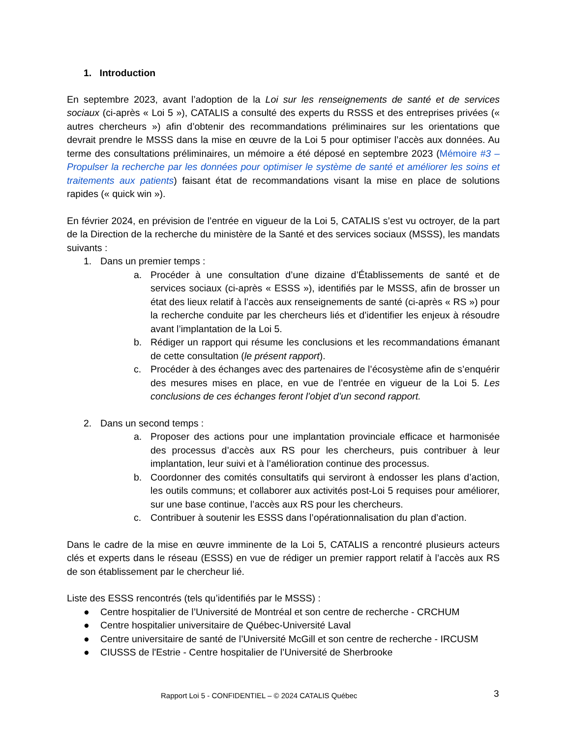1. Introduction
En septembre 2023, avant l’adoption de la Loi sur les renseignements de santé et de services sociaux (ci-après « Loi 5 »), CATALIS a consulté des experts du RSSS et des entreprises privées (« autres chercheurs ») afin d’obtenir des recommandations préliminaires sur les orientations que devrait prendre le MSSS dans la mise en œuvre de la Loi 5 pour optimiser l’accès aux données. Au terme des consultations préliminaires, un mémoire a été déposé en septembre 2023 (Mémoire #3 – Propulser la recherche par les données pour optimiser le système de santé et améliorer les soins et traitements aux patients) faisant état de recommandations visant la mise en place de solutions rapides (« quick win »).
En février 2024, en prévision de l’entrée en vigueur de la Loi 5, CATALIS s’est vu octroyer, de la part de la Direction de la recherche du ministère de la Santé et des services sociaux (MSSS), les mandats suivants :
1. Dans un premier temps :
a. Procéder à une consultation d’une dizaine d’Établissements de santé et de services sociaux (ci-après « ESSS »), identifiés par le MSSS, afin de brosser un état des lieux relatif à l’accès aux renseignements de santé (ci-après « RS ») pour la recherche conduite par les chercheurs liés et d’identifier les enjeux à résoudre avant l’implantation de la Loi 5.
b. Rédiger un rapport qui résume les conclusions et les recommandations émanant de cette consultation (le présent rapport).
c. Procéder à des échanges avec des partenaires de l’écosystème afin de s’enquérir des mesures mises en place, en vue de l’entrée en vigueur de la Loi 5. Les conclusions de ces échanges feront l’objet d’un second rapport.
2. Dans un second temps :
a. Proposer des actions pour une implantation provinciale efficace et harmonisée des processus d’accès aux RS pour les chercheurs, puis contribuer à leur implantation, leur suivi et à l’amélioration continue des processus.
b. Coordonner des comités consultatifs qui serviront à endosser les plans d’action, les outils communs; et collaborer aux activités post-Loi 5 requises pour améliorer, sur une base continue, l’accès aux RS pour les chercheurs.
c. Contribuer à soutenir les ESSS dans l’opérationnalisation du plan d’action.
Dans le cadre de la mise en œuvre imminente de la Loi 5, CATALIS a rencontré plusieurs acteurs clés et experts dans le réseau (ESSS) en vue de rédiger un premier rapport relatif à l’accès aux RS de son établissement par le chercheur lié.
Liste des ESSS rencontrés (tels qu’identifiés par le MSSS) :
● Centre hospitalier de l’Université de Montréal et son centre de recherche - CRCHUM
● Centre hospitalier universitaire de Québec-Université Laval
● Centre universitaire de santé de l’Université McGill et son centre de recherche - IRCUSM
● CIUSSS de l'Estrie - Centre hospitalier de l’Université de Sherbrooke
Rapport Loi 5 - CONFIDENTIEL – © 2024 CATALIS Québec 3